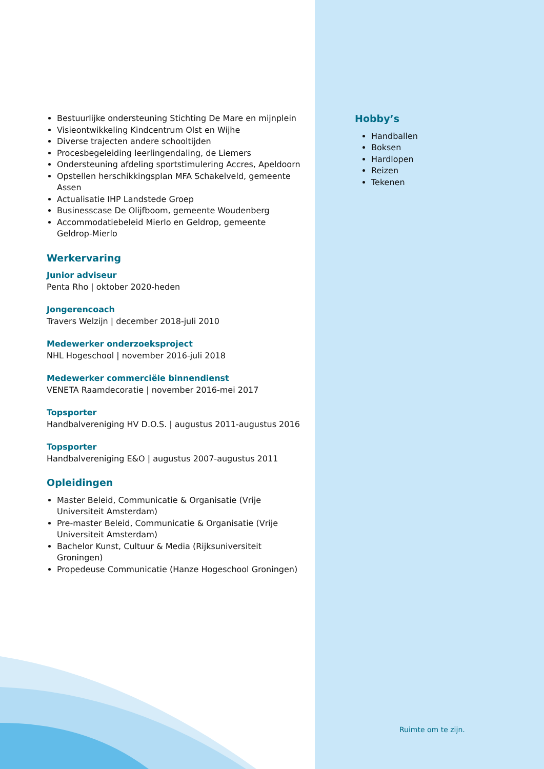Bestuurlijke ondersteuning Stichting De Mare en mijnplein
Visieontwikkeling Kindcentrum Olst en Wijhe
Diverse trajecten andere schooltijden
Procesbegeleiding leerlingendaling, de Liemers
Ondersteuning afdeling sportstimulering Accres, Apeldoorn
Opstellen herschikkingsplan MFA Schakelveld, gemeente Assen
Actualisatie IHP Landstede Groep
Businesscase De Olijfboom, gemeente Woudenberg
Accommodatiebeleid Mierlo en Geldrop, gemeente Geldrop-Mierlo
Werkervaring
Junior adviseur
Penta Rho | oktober 2020-heden
Jongerencoach
Travers Welzijn | december 2018-juli 2010
Medewerker onderzoeksproject
NHL Hogeschool | november 2016-juli 2018
Medewerker commerciële binnendienst
VENETA Raamdecoratie | november 2016-mei 2017
Topsporter
Handbalvereniging HV D.O.S. | augustus 2011-augustus 2016
Topsporter
Handbalvereniging E&O | augustus 2007-augustus 2011
Opleidingen
Master Beleid, Communicatie & Organisatie (Vrije Universiteit Amsterdam)
Pre-master Beleid, Communicatie & Organisatie (Vrije Universiteit Amsterdam)
Bachelor Kunst, Cultuur & Media (Rijksuniversiteit Groningen)
Propedeuse Communicatie (Hanze Hogeschool Groningen)
Hobby’s
Handballen
Boksen
Hardlopen
Reizen
Tekenen
Ruimte om te zijn.